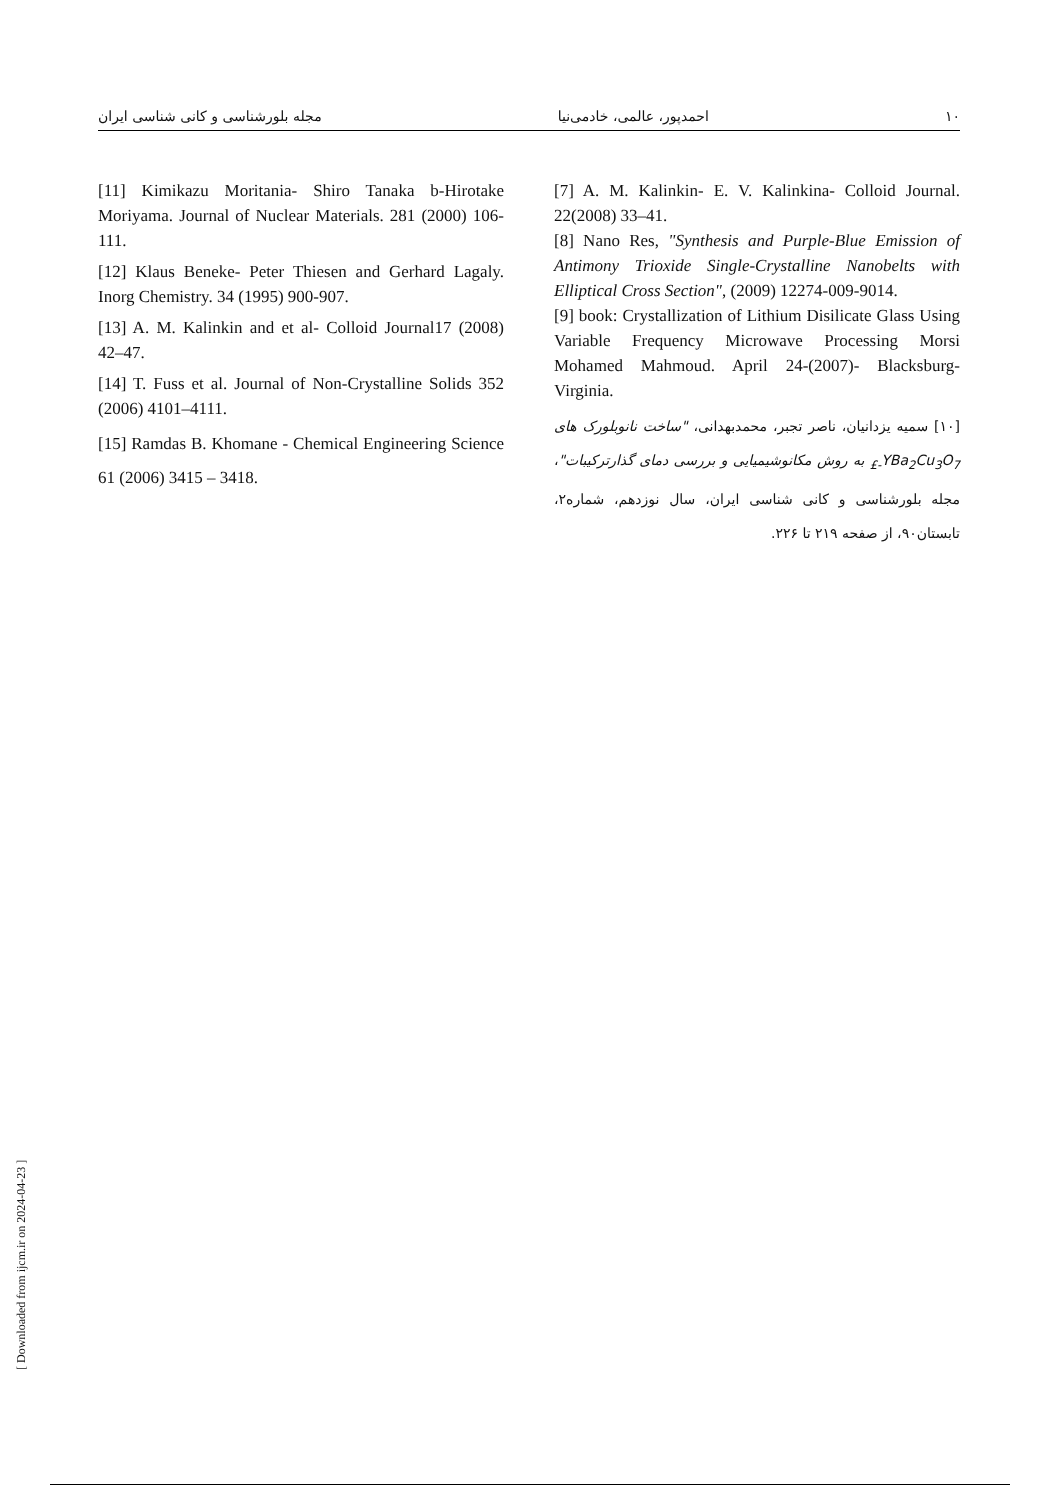۱۰ احمدپور، عالمی، خادمی‌نیا مجله بلورشناسی و کانی شناسی ایران
[7] A. M. Kalinkin- E. V. Kalinkina- Colloid Journal. 22(2008) 33–41.
[8] Nano Res, "Synthesis and Purple-Blue Emission of Antimony Trioxide Single-Crystalline Nanobelts with Elliptical Cross Section", (2009) 12274-009-9014.
[9] book: Crystallization of Lithium Disilicate Glass Using Variable Frequency Microwave Processing Morsi Mohamed Mahmoud. April 24-(2007)- Blacksburg- Virginia.
[۱۰] سمیه یزدانیان، ناصر تجبر، محمدبهدانی، "ساخت نانوبلورک های YBa<sub>2</sub>Cu<sub>3</sub>O<sub>7-£</sub> به روش مکانوشیمیایی و بررسی دمای گذارترکیبات"، مجله بلورشناسی و کانی شناسی ایران، سال نوزدهم، شماره۲، تابستان۹۰، از صفحه ۲۱۹ تا ۲۲۶.
[11] Kimikazu Moritania- Shiro Tanaka b-Hirotake Moriyama. Journal of Nuclear Materials. 281 (2000) 106-111.
[12] Klaus Beneke- Peter Thiesen and Gerhard Lagaly. Inorg Chemistry. 34 (1995) 900-907.
[13] A. M. Kalinkin and et al- Colloid Journal17 (2008) 42–47.
[14] T. Fuss et al. Journal of Non-Crystalline Solids 352 (2006) 4101–4111.
[15] Ramdas B. Khomane - Chemical Engineering Science 61 (2006) 3415 – 3418.
[ Downloaded from ijcm.ir on 2024-04-23 ]